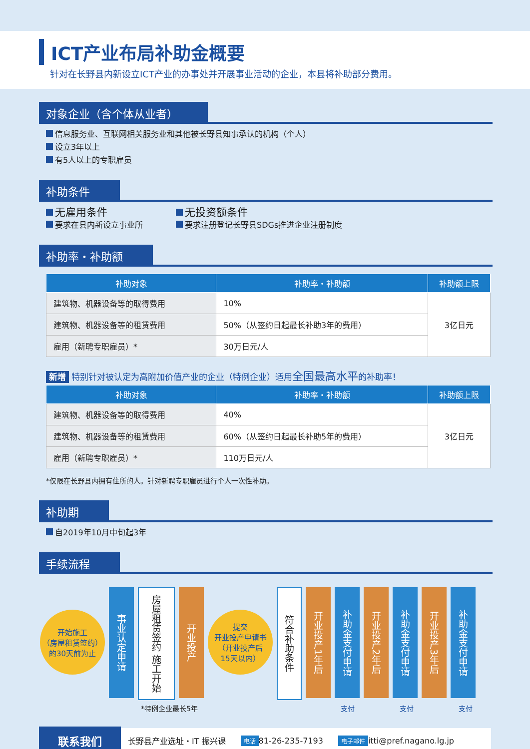ICT产业布局补助金概要
针对在长野县内新设立ICT产业的办事处并开展事业活动的企业，本县将补助部分费用。
对象企业（含个体从业者）
信息服务业、互联网相关服务业和其他被长野县知事承认的机构（个人）
设立3年以上
有5人以上的专职雇员
补助条件
无雇用条件
要求在县内新设立事业所
无投资额条件
要求注册登记长野县SDGs推进企业注册制度
补助率・补助额
| 补助对象 | 补助率・补助额 | 补助额上限 |
| --- | --- | --- |
| 建筑物、机器设备等的取得费用 | 10% | 3亿日元 |
| 建筑物、机器设备等的租赁费用 | 50%（从签约日起最长补助3年的费用） | |
| 雇用（新聘专职雇员）* | 30万日元/人 | |
新增 特别针对被认定为高附加价值产业的企业（特例企业）适用全国最高水平的补助率！
| 补助对象 | 补助率・补助额 | 补助额上限 |
| --- | --- | --- |
| 建筑物、机器设备等的取得费用 | 40% | 3亿日元 |
| 建筑物、机器设备等的租赁费用 | 60%（从签约日起最长补助5年的费用） | |
| 雇用（新聘专职雇员）* | 110万日元/人 | |
*仅限在长野县内拥有住所的人。针对新聘专职雇员进行个人一次性补助。
补助期
自2019年10月中旬起3年
手续流程
开始施工
（房屋租赁签约）
的30天前为止
事业认定申请
房屋租赁签约 施工开始
开业投产
提交
开业投产申请书
（开业投产后
15天以内）
符合补助条件
开业投产1年后
补助金支付申请
开业投产2年后
补助金支付申请
开业投产3年后
补助金支付申请
*特例企业最长5年 支付 支付 支付
联系我们 长野县产业选址・IT 振兴课 电话 81-26-235-7193 电子邮件 itti@pref.nagano.lg.jp